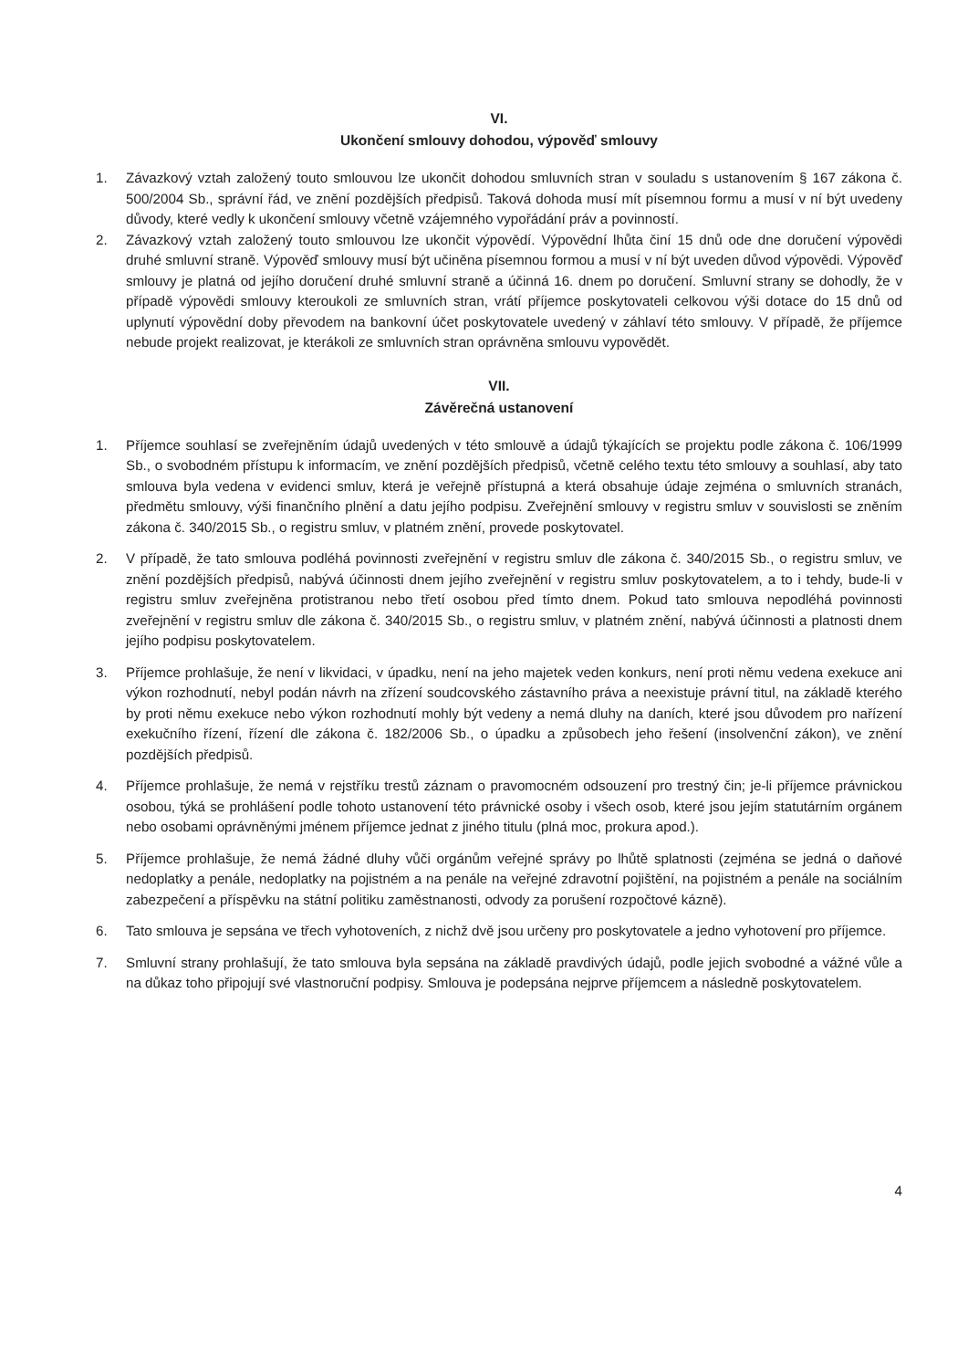VI.
Ukončení smlouvy dohodou, výpověď smlouvy
1. Závazkový vztah založený touto smlouvou lze ukončit dohodou smluvních stran v souladu s ustanovením § 167 zákona č. 500/2004 Sb., správní řád, ve znění pozdějších předpisů. Taková dohoda musí mít písemnou formu a musí v ní být uvedeny důvody, které vedly k ukončení smlouvy včetně vzájemného vypořádání práv a povinností.
2. Závazkový vztah založený touto smlouvou lze ukončit výpovědí. Výpovědní lhůta činí 15 dnů ode dne doručení výpovědi druhé smluvní straně. Výpověď smlouvy musí být učiněna písemnou formou a musí v ní být uveden důvod výpovědi. Výpověď smlouvy je platná od jejího doručení druhé smluvní straně a účinná 16. dnem po doručení. Smluvní strany se dohodly, že v případě výpovědi smlouvy kteroukoli ze smluvních stran, vrátí příjemce poskytovateli celkovou výši dotace do 15 dnů od uplynutí výpovědní doby převodem na bankovní účet poskytovatele uvedený v záhlaví této smlouvy. V případě, že příjemce nebude projekt realizovat, je kterákoli ze smluvních stran oprávněna smlouvu vypovědět.
VII.
Závěrečná ustanovení
1. Příjemce souhlasí se zveřejněním údajů uvedených v této smlouvě a údajů týkajících se projektu podle zákona č. 106/1999 Sb., o svobodném přístupu k informacím, ve znění pozdějších předpisů, včetně celého textu této smlouvy a souhlasí, aby tato smlouva byla vedena v evidenci smluv, která je veřejně přístupná a která obsahuje údaje zejména o smluvních stranách, předmětu smlouvy, výši finančního plnění a datu jejího podpisu. Zveřejnění smlouvy v registru smluv v souvislosti se zněním zákona č. 340/2015 Sb., o registru smluv, v platném znění, provede poskytovatel.
2. V případě, že tato smlouva podléhá povinnosti zveřejnění v registru smluv dle zákona č. 340/2015 Sb., o registru smluv, ve znění pozdějších předpisů, nabývá účinnosti dnem jejího zveřejnění v registru smluv poskytovatelem, a to i tehdy, bude-li v registru smluv zveřejněna protistranou nebo třetí osobou před tímto dnem. Pokud tato smlouva nepodléhá povinnosti zveřejnění v registru smluv dle zákona č. 340/2015 Sb., o registru smluv, v platném znění, nabývá účinnosti a platnosti dnem jejího podpisu poskytovatelem.
3. Příjemce prohlašuje, že není v likvidaci, v úpadku, není na jeho majetek veden konkurs, není proti němu vedena exekuce ani výkon rozhodnutí, nebyl podán návrh na zřízení soudcovského zástavního práva a neexistuje právní titul, na základě kterého by proti němu exekuce nebo výkon rozhodnutí mohly být vedeny a nemá dluhy na daních, které jsou důvodem pro nařízení exekučního řízení, řízení dle zákona č. 182/2006 Sb., o úpadku a způsobech jeho řešení (insolvenční zákon), ve znění pozdějších předpisů.
4. Příjemce prohlašuje, že nemá v rejstříku trestů záznam o pravomocném odsouzení pro trestný čin; je-li příjemce právnickou osobou, týká se prohlášení podle tohoto ustanovení této právnické osoby i všech osob, které jsou jejím statutárním orgánem nebo osobami oprávněnými jménem příjemce jednat z jiného titulu (plná moc, prokura apod.).
5. Příjemce prohlašuje, že nemá žádné dluhy vůči orgánům veřejné správy po lhůtě splatnosti (zejména se jedná o daňové nedoplatky a penále, nedoplatky na pojistném a na penále na veřejné zdravotní pojištění, na pojistném a penále na sociálním zabezpečení a příspěvku na státní politiku zaměstnanosti, odvody za porušení rozpočtové kázně).
6. Tato smlouva je sepsána ve třech vyhotoveních, z nichž dvě jsou určeny pro poskytovatele a jedno vyhotovení pro příjemce.
7. Smluvní strany prohlašují, že tato smlouva byla sepsána na základě pravdivých údajů, podle jejich svobodné a vážné vůle a na důkaz toho připojují své vlastnoruční podpisy. Smlouva je podepsána nejprve příjemcem a následně poskytovatelem.
4